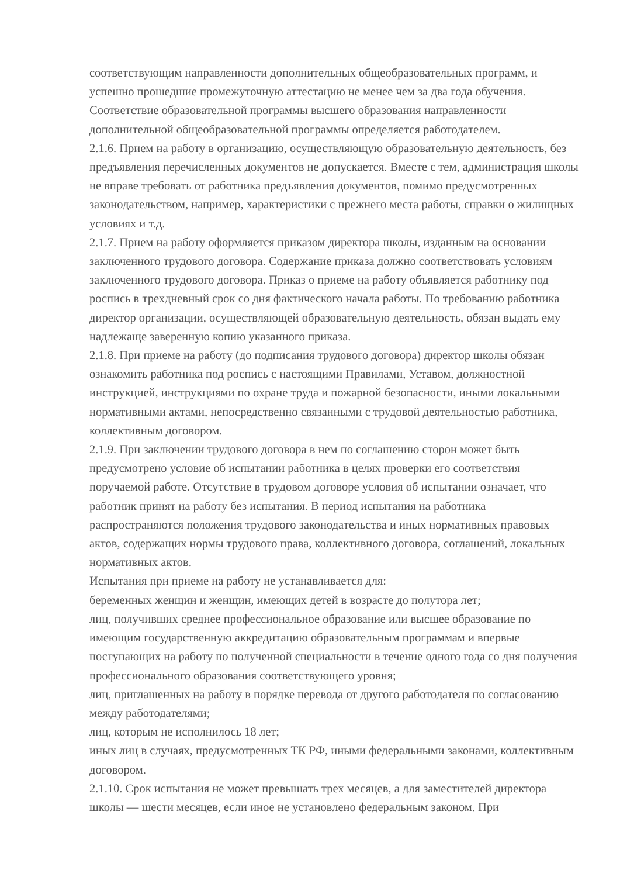соответствующим направленности дополнительных общеобразовательных программ, и успешно прошедшие промежуточную аттестацию не менее чем за два года обучения. Соответствие образовательной программы высшего образования направленности дополнительной общеобразовательной программы определяется работодателем.
2.1.6. Прием на работу в организацию, осуществляющую образовательную деятельность, без предъявления перечисленных документов не допускается. Вместе с тем, администрация школы не вправе требовать от работника предъявления документов, помимо предусмотренных законодательством, например, характеристики с прежнего места работы, справки о жилищных условиях и т.д.
2.1.7. Прием на работу оформляется приказом директора школы, изданным на основании заключенного трудового договора. Содержание приказа должно соответствовать условиям заключенного трудового договора. Приказ о приеме на работу объявляется работнику под роспись в трехдневный срок со дня фактического начала работы. По требованию работника директор организации, осуществляющей образовательную деятельность, обязан выдать ему надлежаще заверенную копию указанного приказа.
2.1.8. При приеме на работу (до подписания трудового договора) директор школы обязан ознакомить работника под роспись с настоящими Правилами, Уставом, должностной инструкцией, инструкциями по охране труда и пожарной безопасности, иными локальными нормативными актами, непосредственно связанными с трудовой деятельностью работника, коллективным договором.
2.1.9. При заключении трудового договора в нем по соглашению сторон может быть предусмотрено условие об испытании работника в целях проверки его соответствия поручаемой работе. Отсутствие в трудовом договоре условия об испытании означает, что работник принят на работу без испытания. В период испытания на работника распространяются положения трудового законодательства и иных нормативных правовых актов, содержащих нормы трудового права, коллективного договора, соглашений, локальных нормативных актов.
Испытания при приеме на работу не устанавливается для:
беременных женщин и женщин, имеющих детей в возрасте до полутора лет;
лиц, получивших среднее профессиональное образование или высшее образование по имеющим государственную аккредитацию образовательным программам и впервые поступающих на работу по полученной специальности в течение одного года со дня получения профессионального образования соответствующего уровня;
лиц, приглашенных на работу в порядке перевода от другого работодателя по согласованию между работодателями;
лиц, которым не исполнилось 18 лет;
иных лиц в случаях, предусмотренных ТК РФ, иными федеральными законами, коллективным договором.
2.1.10. Срок испытания не может превышать трех месяцев, а для заместителей директора школы — шести месяцев, если иное не установлено федеральным законом. При